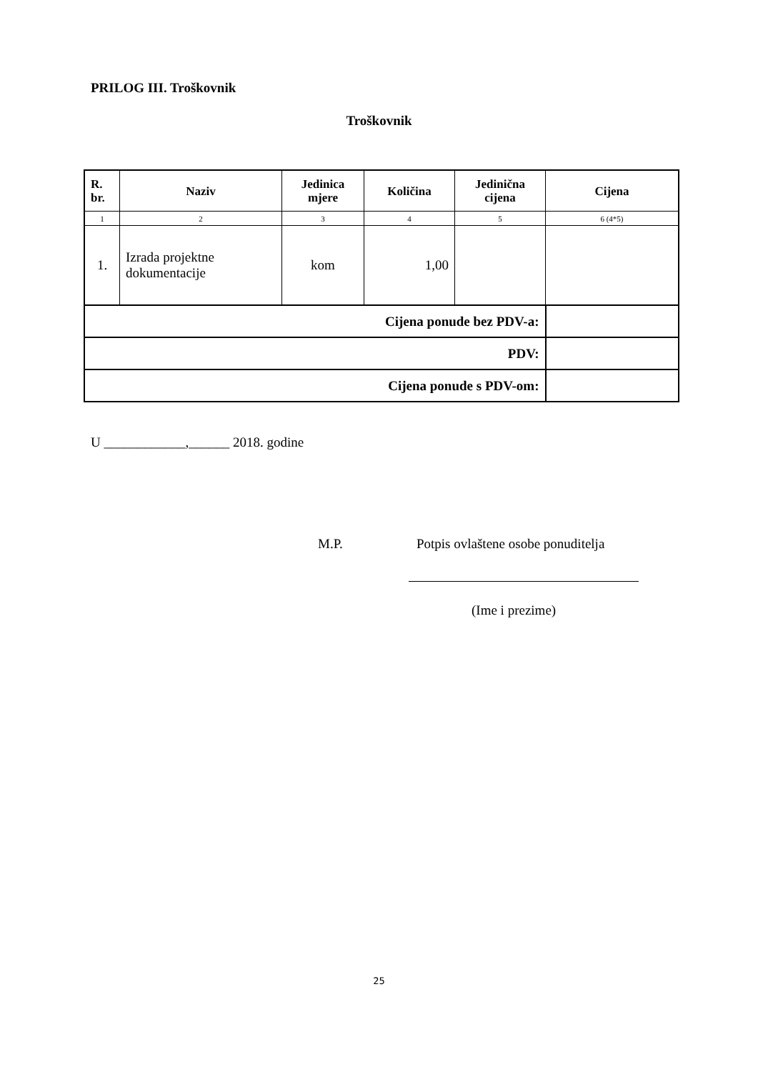PRILOG III. Troškovnik
Troškovnik
| R. br. | Naziv | Jedinica mjere | Količina | Jedinična cijena | Cijena |
| --- | --- | --- | --- | --- | --- |
| 1 | 2 | 3 | 4 | 5 | 6 (4*5) |
| 1. | Izrada projektne dokumentacije | kom | 1,00 | | |
| Cijena ponude bez PDV-a: | | | | | |
| PDV: | | | | | |
| Cijena ponude s PDV-om: | | | | | |
U ____________,______ 2018. godine
M.P.
Potpis ovlaštene osobe ponuditelja
(Ime i prezime)
25